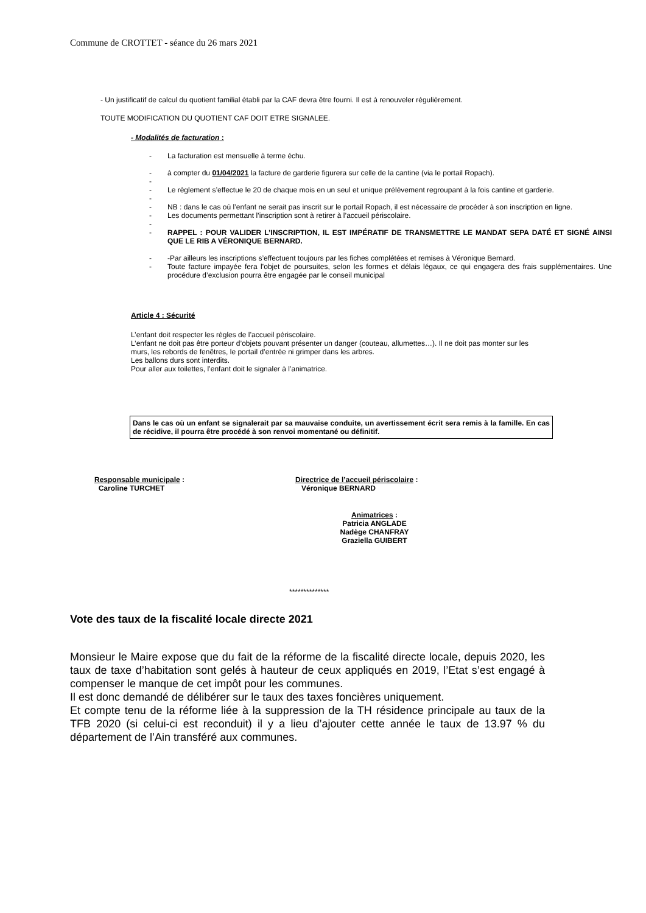Commune de CROTTET - séance du 26 mars 2021
- Un justificatif de calcul du quotient familial établi par la CAF devra être fourni. Il est à renouveler régulièrement.
TOUTE MODIFICATION DU QUOTIENT CAF DOIT ETRE SIGNALEE.
- Modalités de facturation :
- La facturation est mensuelle à terme échu.
- à compter du 01/04/2021 la facture de garderie figurera sur celle de la cantine (via le portail Ropach).
-
- Le règlement s’effectue le 20 de chaque mois en un seul et unique prélèvement regroupant à la fois cantine et garderie.
-
- NB : dans le cas où l’enfant ne serait pas inscrit sur le portail Ropach, il est nécessaire de procéder à son inscription en ligne.
- Les documents permettant l’inscription sont à retirer à l’accueil périscolaire.
-
- RAPPEL : POUR VALIDER L’INSCRIPTION, IL EST IMPÉRATIF DE TRANSMETTRE LE MANDAT SEPA DATÉ ET SIGNÉ AINSI QUE LE RIB A VÉRONIQUE BERNARD.
- -Par ailleurs les inscriptions s’effectuent toujours par les fiches complétées et remises à Véronique Bernard.
- Toute facture impayée fera l’objet de poursuites, selon les formes et délais légaux, ce qui engagera des frais supplémentaires. Une procédure d’exclusion pourra être engagée par le conseil municipal
Article 4 : Sécurité
L’enfant doit respecter les règles de l’accueil périscolaire.
L’enfant ne doit pas être porteur d’objets pouvant présenter un danger (couteau, allumettes…). Il ne doit pas monter sur les murs, les rebords de fenêtres, le portail d’entrée ni grimper dans les arbres.
Les ballons durs sont interdits.
Pour aller aux toilettes, l’enfant doit le signaler à l’animatrice.
Dans le cas où un enfant se signalerait par sa mauvaise conduite, un avertissement écrit sera remis à la famille. En cas de récidive, il pourra être procédé à son renvoi momentané ou définitif.
Responsable municipale :
Caroline TURCHET
Directrice de l’accueil périscolaire :
Véronique BERNARD
Animatrices :
Patricia ANGLADE
Nadège CHANFRAY
Graziella GUIBERT
**************
Vote des taux de la fiscalité locale directe 2021
Monsieur le Maire expose que du fait de la réforme de la fiscalité directe locale, depuis 2020, les taux de taxe d’habitation sont gelés à hauteur de ceux appliqués en 2019, l’Etat s’est engagé à compenser le manque de cet impôt pour les communes.
Il est donc demandé de délibérer sur le taux des taxes foncières uniquement.
Et compte tenu de la réforme liée à la suppression de la TH résidence principale au taux de la TFB 2020 (si celui-ci est reconduit) il y a lieu d’ajouter cette année le taux de 13.97 % du département de l’Ain transféré aux communes.